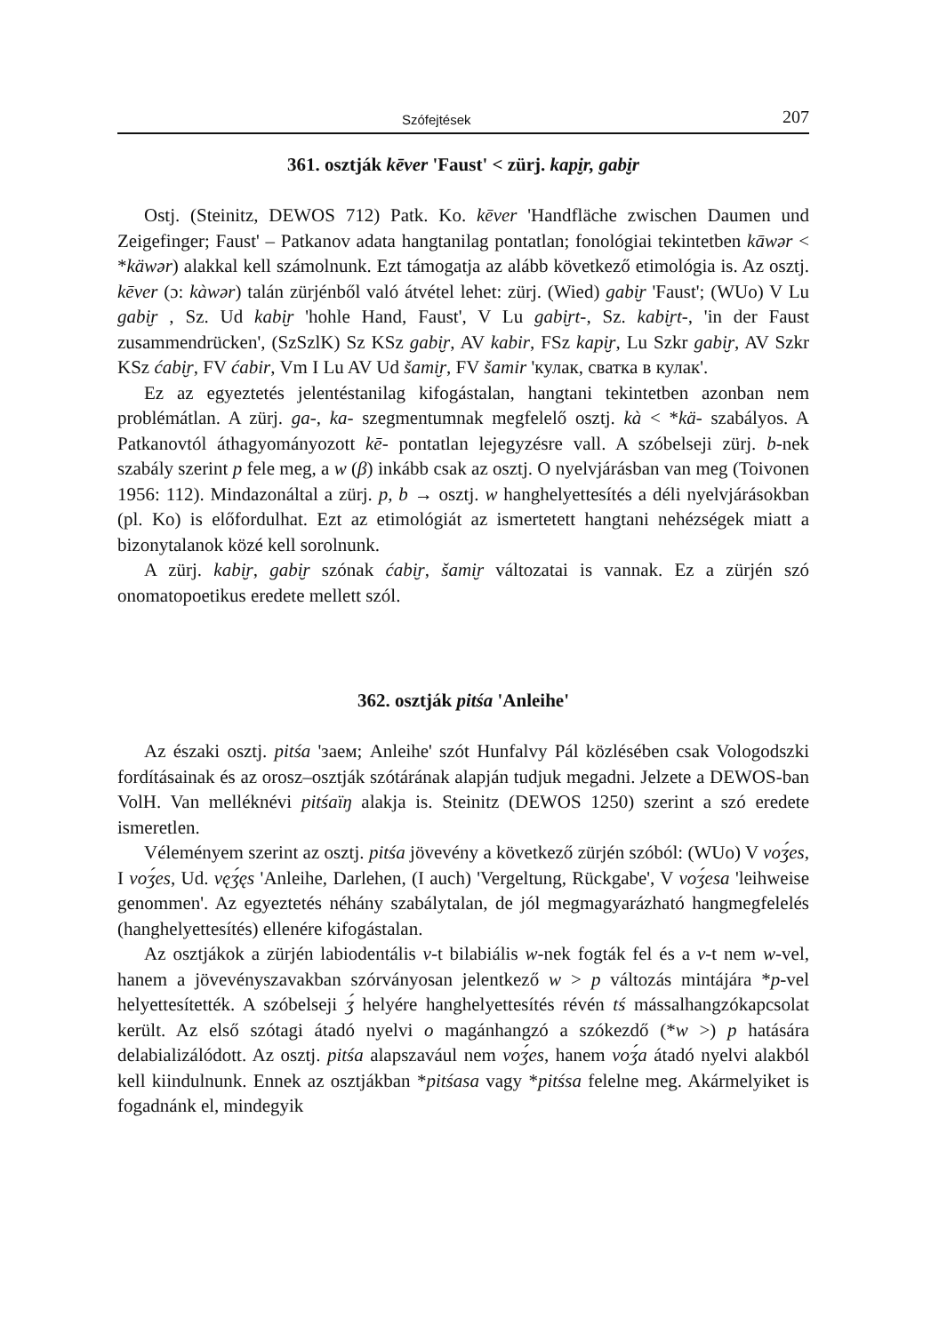Szófejtések 207
361. osztják kēver 'Faust' < zürj. kapi̮r, gabi̮r
Ostj. (Steinitz, DEWOS 712) Patk. Ko. kēver 'Handfläche zwischen Daumen und Zeigefinger; Faust' – Patkanov adata hangtanilag pontatlan; fonológiai tekintetben kāwər < *käwər) alakkal kell számolnunk. Ezt támogatja az alább következő etimológia is. Az osztj. kēver (ɔ: kàwər) talán zürjénből való átvétel lehet: zürj. (Wied) gabi̮r 'Faust'; (WUo) V Lu gabi̮r , Sz. Ud kabi̮r 'hohle Hand, Faust', V Lu gabi̮rt-, Sz. kabi̮rt-, 'in der Faust zusammendrücken', (SzSzlK) Sz KSz gabi̮r, AV kabir, FSz kapi̮r, Lu Szkr gabi̮r, AV Szkr KSz ćabi̮r, FV ćabir, Vm I Lu AV Ud šami̮r, FV šamir 'кулак, сватка в кулак'.
Ez az egyeztetés jelentéstanilag kifogástalan, hangtani tekintetben azonban nem problémátlan. A zürj. ga-, ka- szegmentumnak megfelelő osztj. kà < *kä- szabályos. A Patkanovtól áthagyományozott kē- pontatlan lejegyzésre vall. A szóbelseji zürj. b-nek szabály szerint p fele meg, a w (β) inkább csak az osztj. O nyelvjárásban van meg (Toivonen 1956: 112). Mindazonáltal a zürj. p, b → osztj. w hanghelyettesítés a déli nyelvjárásokban (pl. Ko) is előfordulhat. Ezt az etimológiát az ismertetett hangtani nehézségek miatt a bizonytalanok közé kell sorolnunk.
A zürj. kabi̮r, gabi̮r szónak ćabi̮r, šami̮r változatai is vannak. Ez a zürjén szó onomatopoetikus eredete mellett szól.
362. osztják pitśa 'Anleihe'
Az északi osztj. pitśa 'заем; Anleihe' szót Hunfalvy Pál közlésében csak Vologodszki fordításainak és az orosz–osztják szótárának alapján tudjuk megadni. Jelzete a DEWOS-ban VolH. Van melléknévi pitśaïŋ alakja is. Steinitz (DEWOS 1250) szerint a szó eredete ismeretlen.
Véleményem szerint az osztj. pitśa jövevény a következő zürjén szóból: (WUo) V voʒ́es, I voʒ́es, Ud. vęʒ́ęs 'Anleihe, Darlehen, (I auch) 'Vergeltung, Rückgabe', V voʒ́esa 'leihweise genommen'. Az egyeztetés néhány szabálytalan, de jól megmagyarázható hangmegfelelés (hanghelyettesítés) ellenére kifogástalan.
Az osztjákok a zürjén labiodentális v-t bilabiális w-nek fogták fel és a v-t nem w-vel, hanem a jövevényszavakban szórványosan jelentkező w > p változás mintájára *p-vel helyettesítették. A szóbelseji ʒ́ helyére hanghelyettesítés révén tś mássalhangzókapcsolat került. Az első szótagi átadó nyelvi o magánhangzó a szókezdő (*w >) p hatására delabializálódott. Az osztj. pitśa alapszavául nem voʒ́es, hanem voʒ́a átadó nyelvi alakból kell kiindulnunk. Ennek az osztjákban *pitśasa vagy *pitśsa felelne meg. Akármelyiket is fogadnánk el, mindegyik